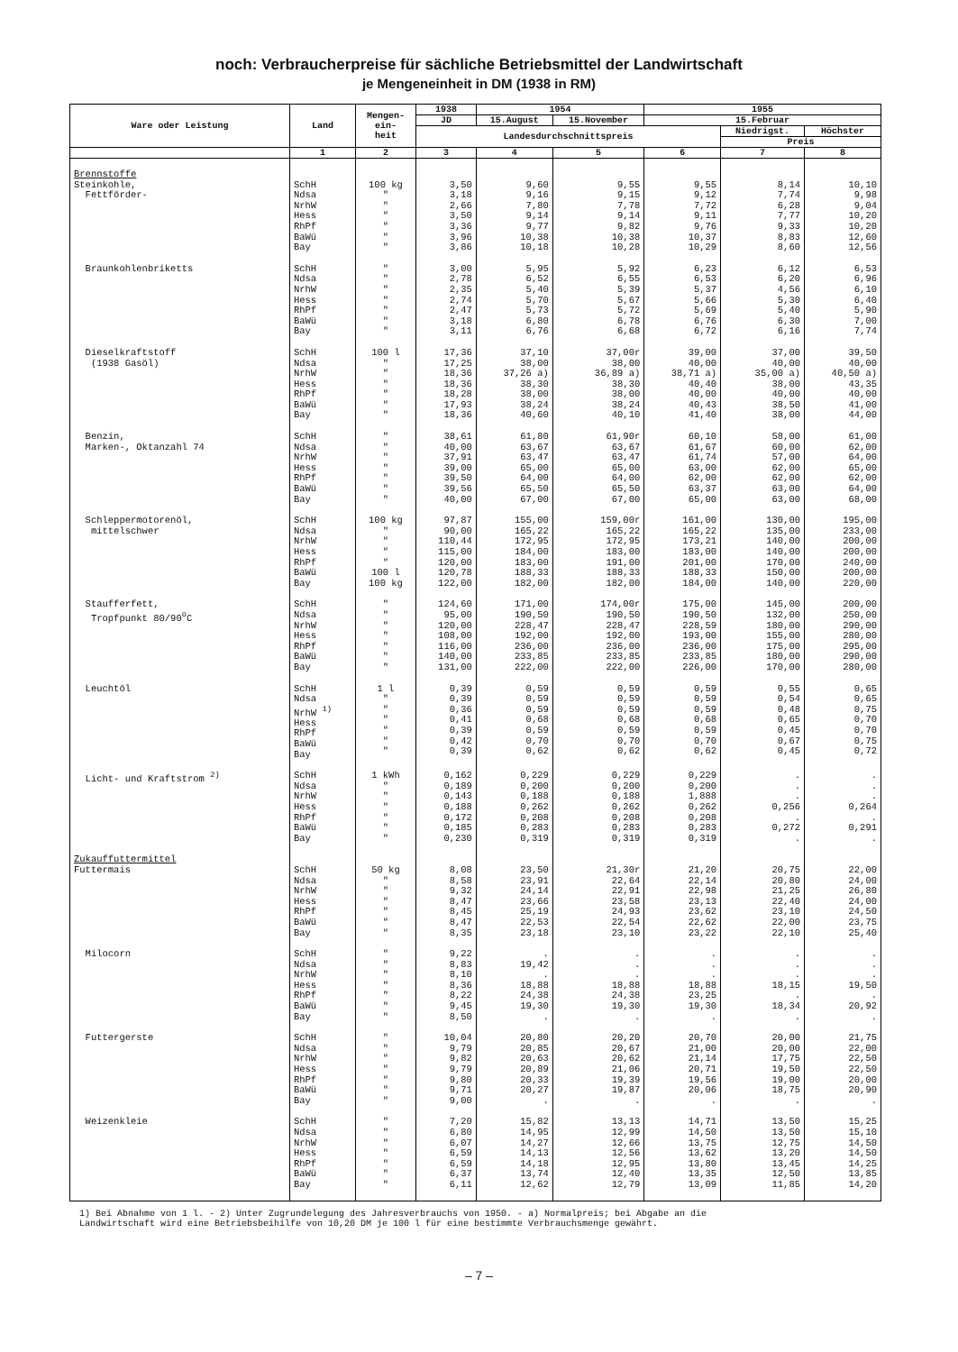noch: Verbraucherpreise für sächliche Betriebsmittel der Landwirtschaft
je Mengeneinheit in DM (1938 in RM)
| Ware oder Leistung | Land | Mengen- ein- heit | 1938 | 1954 | | 1955 | | |
| --- | --- | --- | --- | --- | --- | --- | --- | --- |
| | | | JD | 15.August | 15.November | 15.Februar | | |
| | | | Landesdurchschnittspreis | | | | Niedrigst. | Höchster |
| | | | | | | | Preis | |
| | 1 | 2 | 3 | 4 | 5 | 6 | 7 | 8 |
| Brennstoffe Steinkohle, Fettförder- | SchH Ndsa NrhW Hess RhPf BaWü Bay | 100 kg " " " " " " | 3,50 3,18 2,66 3,50 3,36 3,96 3,86 | 9,60 9,16 7,80 9,14 9,77 10,38 10,18 | 9,55 9,15 7,78 9,14 9,82 10,38 10,28 | 9,55 9,12 7,72 9,11 9,76 10,37 10,29 | 8,14 7,74 6,28 7,77 9,33 8,83 8,60 | 10,10 9,98 9,04 10,20 10,20 12,60 12,56 |
| Braunkohlenbriketts | SchH Ndsa NrhW Hess RhPf BaWü Bay | " " " " " " " | 3,00 2,78 2,35 2,74 2,47 3,18 3,11 | 5,95 6,52 5,40 5,70 5,73 6,80 6,76 | 5,92 6,55 5,39 5,67 5,72 6,78 6,68 | 6,23 6,53 5,37 5,66 5,69 6,76 6,72 | 6,12 6,20 4,56 5,30 5,40 6,30 6,16 | 6,53 6,96 6,10 6,40 5,90 7,00 7,74 |
| Dieselkraftstoff (1938 Gasöl) | SchH Ndsa NrhW Hess RhPf BaWü Bay | 100 l " " " " " " | 17,36 17,25 18,36 18,36 18,28 17,93 18,36 | 37,10 38,00 37,26 a) 38,30 38,00 38,24 40,60 | 37,00r 38,00 36,89 a) 38,30 38,00 38,24 40,10 | 39,00 40,00 38,71 a) 40,40 40,00 40,43 41,40 | 37,00 40,00 35,00 a) 38,00 40,00 38,50 38,00 | 39,50 40,00 40,50 a) 43,35 40,00 41,00 44,00 |
| Benzin, Marken-, Oktanzahl 74 | SchH Ndsa NrhW Hess RhPf BaWü Bay | " " " " " " " | 38,61 40,00 37,91 39,00 39,50 39,56 40,00 | 61,80 63,67 63,47 65,00 64,00 65,50 67,00 | 61,90r 63,67 63,47 65,00 64,00 65,50 67,00 | 60,10 61,67 61,74 63,00 62,00 63,37 65,00 | 58,00 60,00 57,00 62,00 62,00 63,00 63,00 | 61,00 62,00 64,00 65,00 62,00 64,00 68,00 |
| Schleppermotorenöl, mittelschwer | SchH Ndsa NrhW Hess RhPf BaWü Bay | 100 kg " " " " 100 l 100 kg | 97,87 90,00 110,44 115,00 120,00 120,78 122,00 | 155,00 165,22 172,95 184,00 183,00 188,33 182,00 | 159,00r 165,22 172,95 183,00 191,00 188,33 182,00 | 161,00 165,22 173,21 183,00 201,00 188,33 184,00 | 130,00 135,00 140,00 140,00 170,00 150,00 140,00 | 195,00 233,00 200,00 200,00 240,00 200,00 220,00 |
| Staufferfett, Tropfpunkt 80/90<sup>o</sup>C | SchH Ndsa NrhW Hess RhPf BaWü Bay | " " " " " " " | 124,60 95,00 120,00 108,00 116,00 140,00 131,00 | 171,00 190,50 228,47 192,00 236,00 233,85 222,00 | 174,00r 190,50 228,47 192,00 236,00 233,85 222,00 | 175,00 190,50 228,59 193,00 236,00 233,85 226,00 | 145,00 132,00 180,00 155,00 175,00 180,00 170,00 | 200,00 250,00 290,00 280,00 295,00 290,00 280,00 |
| Leuchtöl | SchH Ndsa NrhW <sup>1)</sup> Hess RhPf BaWü Bay | 1 l " " " " " " | 0,39 0,39 0,36 0,41 0,39 0,42 0,39 | 0,59 0,59 0,59 0,68 0,59 0,70 0,62 | 0,59 0,59 0,59 0,68 0,59 0,70 0,62 | 0,59 0,59 0,59 0,68 0,59 0,70 0,62 | 0,55 0,54 0,48 0,65 0,45 0,67 0,45 | 0,65 0,65 0,75 0,70 0,70 0,75 0,72 |
| Licht- und Kraftstrom <sup>2)</sup> | SchH Ndsa NrhW Hess RhPf BaWü Bay | 1 kWh " " " " " " | 0,162 0,189 0,143 0,188 0,172 0,185 0,230 | 0,229 0,200 0,188 0,262 0,208 0,283 0,319 | 0,229 0,200 0,188 0,262 0,208 0,283 0,319 | 0,229 0,200 1,888 0,262 0,208 0,283 0,319 | . . . 0,256 . 0,272 . | . . . 0,264 . 0,291 . |
| Zukauffuttermittel Futtermais | SchH Ndsa NrhW Hess RhPf BaWü Bay | 50 kg " " " " " " | 8,08 8,58 9,32 8,47 8,45 8,47 8,35 | 23,50 23,91 24,14 23,66 25,19 22,53 23,18 | 21,30r 22,64 22,91 23,58 24,93 22,54 23,10 | 21,20 22,14 22,98 23,13 23,62 22,62 23,22 | 20,75 20,80 21,25 22,40 23,10 22,00 22,10 | 22,00 24,00 26,80 24,00 24,50 23,75 25,40 |
| Milocorn | SchH Ndsa NrhW Hess RhPf BaWü Bay | " " " " " " " | 9,22 8,83 8,10 8,36 8,22 9,45 8,50 | . 19,42 . 18,88 24,38 19,30 . | . . . 18,88 24,38 19,30 . | . . . 18,88 23,25 19,30 . | . . . 18,15 . 18,34 . | . . . 19,50 . 20,92 . |
| Futtergerste | SchH Ndsa NrhW Hess RhPf BaWü Bay | " " " " " " " | 10,04 9,79 9,82 9,79 9,80 9,71 9,00 | 20,80 20,85 20,63 20,89 20,33 20,27 . | 20,20 20,67 20,62 21,06 19,39 19,87 . | 20,70 21,00 21,14 20,71 19,56 20,06 . | 20,00 20,00 17,75 19,50 19,00 18,75 . | 21,75 22,00 22,50 22,50 20,00 20,90 . |
| Weizenkleie | SchH Ndsa NrhW Hess RhPf BaWü Bay | " " " " " " " | 7,20 6,80 6,07 6,59 6,59 6,37 6,11 | 15,82 14,95 14,27 14,13 14,18 13,74 12,62 | 13,13 12,99 12,66 12,56 12,95 12,40 12,79 | 14,71 14,50 13,75 13,62 13,80 13,35 13,09 | 13,50 13,50 12,75 13,20 13,45 12,50 11,85 | 15,25 15,10 14,50 14,50 14,25 13,85 14,20 |
1) Bei Abnahme von 1 l. - 2) Unter Zugrundelegung des Jahresverbrauchs von 1950. - a) Normalpreis; bei Abgabe an die
Landwirtschaft wird eine Betriebsbeihilfe von 10,20 DM je 100 l für eine bestimmte Verbrauchsmenge gewährt.
– 7 –